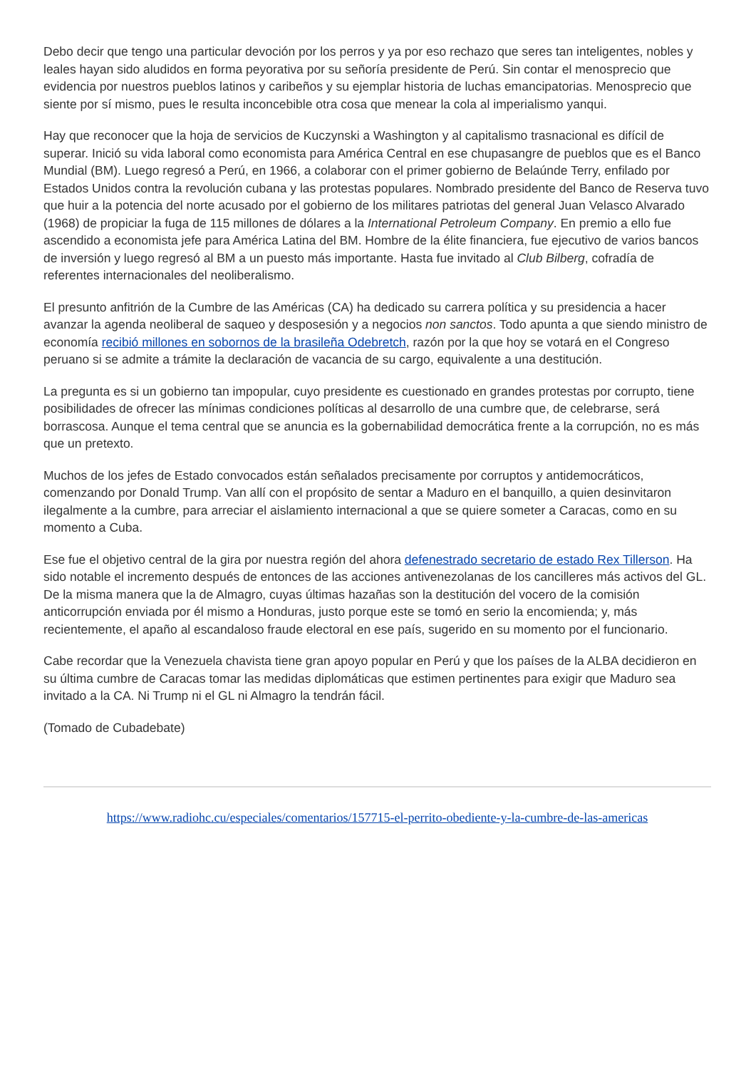Debo decir que tengo una particular devoción por los perros y ya por eso rechazo que seres tan inteligentes, nobles y leales hayan sido aludidos en forma peyorativa por su señoría presidente de Perú. Sin contar el menosprecio que evidencia por nuestros pueblos latinos y caribeños y su ejemplar historia de luchas emancipatorias. Menosprecio que siente por sí mismo, pues le resulta inconcebible otra cosa que menear la cola al imperialismo yanqui.
Hay que reconocer que la hoja de servicios de Kuczynski a Washington y al capitalismo trasnacional es difícil de superar. Inició su vida laboral como economista para América Central en ese chupasangre de pueblos que es el Banco Mundial (BM). Luego regresó a Perú, en 1966, a colaborar con el primer gobierno de Belaúnde Terry, enfilado por Estados Unidos contra la revolución cubana y las protestas populares. Nombrado presidente del Banco de Reserva tuvo que huir a la potencia del norte acusado por el gobierno de los militares patriotas del general Juan Velasco Alvarado (1968) de propiciar la fuga de 115 millones de dólares a la International Petroleum Company. En premio a ello fue ascendido a economista jefe para América Latina del BM. Hombre de la élite financiera, fue ejecutivo de varios bancos de inversión y luego regresó al BM a un puesto más importante. Hasta fue invitado al Club Bilberg, cofradía de referentes internacionales del neoliberalismo.
El presunto anfitrión de la Cumbre de las Américas (CA) ha dedicado su carrera política y su presidencia a hacer avanzar la agenda neoliberal de saqueo y desposesión y a negocios non sanctos. Todo apunta a que siendo ministro de economía recibió millones en sobornos de la brasileña Odebretch, razón por la que hoy se votará en el Congreso peruano si se admite a trámite la declaración de vacancia de su cargo, equivalente a una destitución.
La pregunta es si un gobierno tan impopular, cuyo presidente es cuestionado en grandes protestas por corrupto, tiene posibilidades de ofrecer las mínimas condiciones políticas al desarrollo de una cumbre que, de celebrarse, será borrascosa. Aunque el tema central que se anuncia es la gobernabilidad democrática frente a la corrupción, no es más que un pretexto.
Muchos de los jefes de Estado convocados están señalados precisamente por corruptos y antidemocráticos, comenzando por Donald Trump. Van allí con el propósito de sentar a Maduro en el banquillo, a quien desinvitaron ilegalmente a la cumbre, para arreciar el aislamiento internacional a que se quiere someter a Caracas, como en su momento a Cuba.
Ese fue el objetivo central de la gira por nuestra región del ahora defenestrado secretario de estado Rex Tillerson. Ha sido notable el incremento después de entonces de las acciones antivenezolanas de los cancilleres más activos del GL. De la misma manera que la de Almagro, cuyas últimas hazañas son la destitución del vocero de la comisión anticorrupción enviada por él mismo a Honduras, justo porque este se tomó en serio la encomienda; y, más recientemente, el apaño al escandaloso fraude electoral en ese país, sugerido en su momento por el funcionario.
Cabe recordar que la Venezuela chavista tiene gran apoyo popular en Perú y que los países de la ALBA decidieron en su última cumbre de Caracas tomar las medidas diplomáticas que estimen pertinentes para exigir que Maduro sea invitado a la CA. Ni Trump ni el GL ni Almagro la tendrán fácil.
(Tomado de Cubadebate)
https://www.radiohc.cu/especiales/comentarios/157715-el-perrito-obediente-y-la-cumbre-de-las-americas